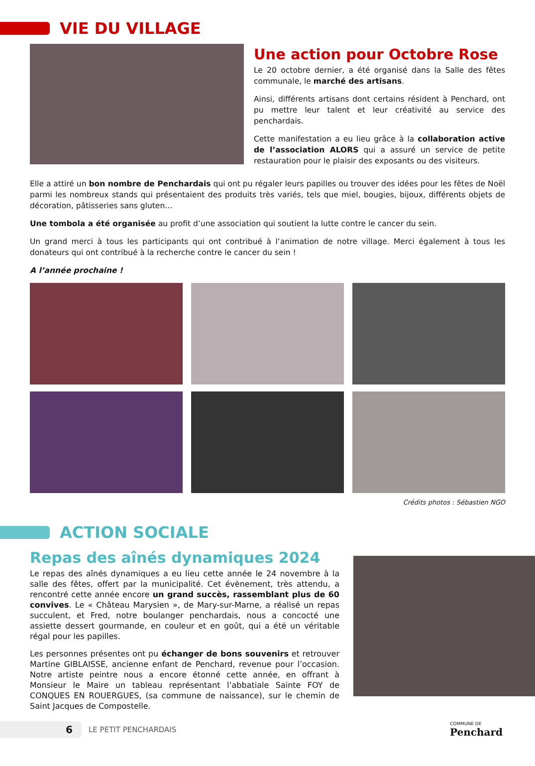VIE DU VILLAGE
Une action pour Octobre Rose
Le 20 octobre dernier, a été organisé dans la Salle des fêtes communale, le marché des artisans.
Ainsi, différents artisans dont certains résident à Penchard, ont pu mettre leur talent et leur créativité au service des penchardais.
Cette manifestation a eu lieu grâce à la collaboration active de l’association ALORS qui a assuré un service de petite restauration pour le plaisir des exposants ou des visiteurs.
Elle a attiré un bon nombre de Penchardais qui ont pu régaler leurs papilles ou trouver des idées pour les fêtes de Noël parmi les nombreux stands qui présentaient des produits très variés, tels que miel, bougies, bijoux, différents objets de décoration, pâtisseries sans gluten…
Une tombola a été organisée au profit d’une association qui soutient la lutte contre le cancer du sein.
Un grand merci à tous les participants qui ont contribué à l’animation de notre village. Merci également à tous les donateurs qui ont contribué à la recherche contre le cancer du sein !
A l’année prochaine !
Crédits photos : Sébastien NGO
ACTION SOCIALE
Repas des aînés dynamiques 2024
Le repas des aînés dynamiques a eu lieu cette année le 24 novembre à la salle des fêtes, offert par la municipalité. Cet évènement, très attendu, a rencontré cette année encore un grand succès, rassemblant plus de 60 convives. Le « Château Marysien », de Mary-sur-Marne, a réalisé un repas succulent, et Fred, notre boulanger penchardais, nous a concocté une assiette dessert gourmande, en couleur et en goût, qui a été un véritable régal pour les papilles.
Les personnes présentes ont pu échanger de bons souvenirs et retrouver Martine GIBLAISSE, ancienne enfant de Penchard, revenue pour l’occasion. Notre artiste peintre nous a encore étonné cette année, en offrant à Monsieur le Maire un tableau représentant l’abbatiale Sainte FOY de CONQUES EN ROUERGUES, (sa commune de naissance), sur le chemin de Saint Jacques de Compostelle.
6
LE PETIT PENCHARDAIS
COMMUNE DE
Penchard